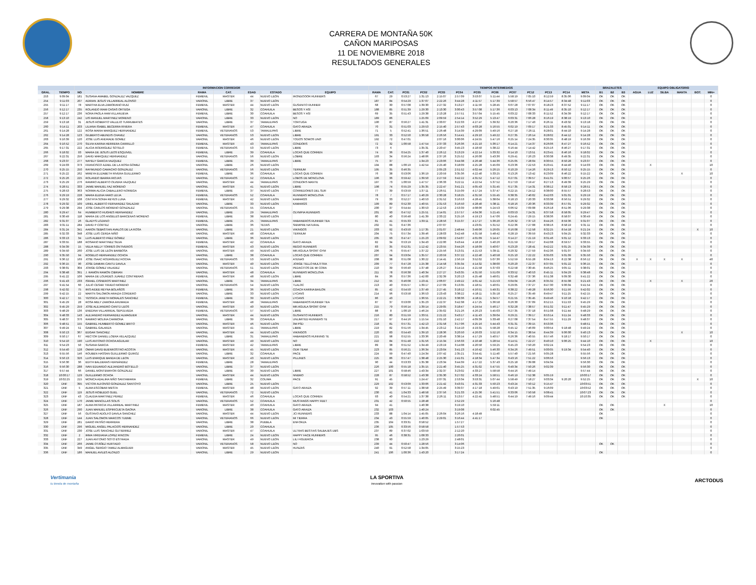CARRERA DE MONTAÑA 50K
CAÑON MARIPOSAS
11 DE NOVIEMBRE 2018
RESULTADOS GENERALES
| | | INFORMACION CORREDOR | | | | | | | | | TIEMPOS INTERMEDIOS | | | | | | | | | | | BRAZALETES | | | EQUIPO OBLIGATORIO | | | | | |
| --- | --- | --- | --- | --- | --- | --- | --- | --- | --- | --- | --- | --- | --- | --- | --- | --- | --- | --- | --- | --- | --- | --- | --- | --- | --- | --- | --- | --- | --- | --- |
| GRAL. | TIEMPO | NO | NOMBRE | RAMA | CAT. | EDAD | ESTADO | EQUIPO | RAMA | CAT. | PC01 | PC02 | PC03 | PC04 | PC05 | PC06 | PC07 | PC12 | PC13 | PC14 | META | B1 | B2 | B3 | AGUA | LUZ | SILBA | MANTA | BOT. | MIN+ |
| 253 | 9:09:04 | 181 | SUSANA AMABEL GONZALEZ VAZQUEZ | FEMENIL | MASTER | 44 | NUEVO LEÓN | IRONDOOOR RUNNERS | 67 | 29 | 0:53:27 | 1:31:13 | 2:15:07 | 2:57:09 | 3:53:07 | 5:11:44 | 5:58:19 | 7:05:10 | 8:12:59 | 8:35:06 | 9:09:04 | OK | OK | OK | | | | | | 0 |
| 254 | 9:11:03 | 207 | ADRIAN JESUS VILLARREAL ALONSO | VARONIL | LIBRE | 37 | NUEVO LEÓN | | 187 | 84 | 0:54:29 | 1:37:07 | 2:22:26 | 3:44:28 | 4:11:57 | 5:17:39 | 5:58:57 | 6:56:47 | 8:14:57 | 8:34:48 | 9:11:03 | OK | OK | OK | | | | | | 0 |
| 255 | 9:11:17 | 78 | MARTHA ELVA ZAMORANO RUIZ | FEMENIL | MASTER | 44 | NUEVO LEÓN | GUSANITO RUNNER | 68 | 30 | 0:57:08 | 1:39:30 | 2:27:32 | 3:13:27 | 4:11:56 | 5:28:45 | 6:07:28 | 7:07:07 | 8:18:23 | 8:37:52 | 9:11:17 | OK | OK | OK | | | | | | 0 |
| 256 | 9:12:17 | 235 | ROLANDO IRAM CASAS ORTEGA | VARONIL | LIBRE | 32 | COAHUILA | BESOS Y ASÍ | 188 | 85 | 0:51:39 | 1:29:30 | 2:13:30 | 3:00:43 | 3:57:08 | 5:17:36 | 6:03:13 | 7:08:34 | 8:11:49 | 8:35:10 | 9:12:17 | OK | OK | OK | | | | | | 0 |
| 257 | 9:12:17 | 236 | NORA PAOLA HAM VILLANUEVA | FEMENIL | LIBRE | 30 | COAHUILA | BESOS Y ASÍ | 69 | 35 | 0:51:43 | 1:29:38 | 2:13:28 | 2:57:51 | 3:57:04 | 5:15:45 | 6:03:22 | 7:08:33 | 8:11:52 | 8:34:39 | 9:12:17 | OK | OK | OK | | | | | | 0 |
| 258 | 9:13:10 | 242 | UIS MANUEL MARTINEZ MORENO | VARONIL | LIBRE | 33 | NUEVO LEÓN | NO | 189 | 86 | | 1:25:09 | 2:09:59 | 2:54:14 | 3:52:29 | 5:13:47 | 6:03:31 | 7:06:28 | 8:16:19 | 8:38:19 | 9:13:10 | OK | OK | OK | | | | | | 0 |
| 259 | 9:13:18 | 31 | JESUS ROBERTO VALLEJO TURRUBIATES | VARONIL | LIBRE | 37 | TAMAULIPAS | TORTUGA | 190 | 87 | 0:56:27 | 1:41:31 | 2:33:07 | 3:22:33 | 4:27:47 | 5:39:32 | 6:20:36 | 7:17:43 | 8:26:11 | 8:43:32 | 9:13:18 | OK | OK | OK | | | | | | 0 |
| 260 | 9:14:11 | 203 | LILIANA ISABEL BECERRA RIVERA | FEMENIL | MASTER | 47 | COAHUILA | GATO ARAIZA | 70 | 31 | 0:51:03 | 1:29:53 | 2:15:40 | 2:57:43 | 4:03:28 | 5:16:55 | 6:02:19 | 7:09:17 | 8:21:33 | 8:45:01 | 9:14:11 | OK | OK | OK | | | | | | 0 |
| 261 | 9:14:28 | 122 | ROSA MARIA MARQUEZ HERNANDEZ | FEMENIL | VETERANOS | 53 | TAMAULIPAS | LIBRE | 71 | 5 | 0:52:41 | 1:36:51 | 2:26:48 | 3:14:39 | 4:29:09 | 5:49:16 | 6:27:18 | 7:26:11 | 8:28:01 | 8:44:10 | 9:14:28 | OK | OK | OK | | | | | | 0 |
| 262 | 9:14:28 | 123 | GILBERTO ABUNDIS CHAVEZ | VARONIL | VETERANOS | 53 | NUEVO LEÓN | LIBRE | 191 | 33 | 0:52:50 | 1:36:58 | 2:26:56 | 3:14:41 | 4:29:10 | 5:49:22 | 6:27:35 | 7:26:14 | 8:28:02 | 8:44:12 | 9:14:28 | OK | OK | OK | | | | | | 0 |
| 263 | 9:16:39 | 120 | JOSE LUIS ANDRADE GOMEZ | VARONIL | MASTER | 46 | NUEVO LEÓN | TODOS SOMOS UNO | 192 | 72 | 0:47:01 | | 2:07:16 | 3:00:06 | 4:24:55 | 5:47:16 | 6:25:14 | 7:24:35 | 8:30:35 | 8:48:19 | 9:16:39 | OK | OK | OK | | | | | | 0 |
| 264 | 9:16:52 | 270 | SILVIA KARINA HERRERA CARRILLO | FEMENIL | MASTER | 43 | TAMAULIPAS | CONDORS | 72 | 32 | 1:00:58 | 1:47:54 | 2:37:33 | 3:26:36 | 4:21:10 | 5:36:17 | 6:14:21 | 7:14:37 | 8:26:06 | 8:47:27 | 9:16:52 | OK | OK | OK | | | | | | 0 |
| 265 | 9:17:31 | 222 | ALICIA RODRIGUEZ SOTELO | FEMENIL | VETERANOS | 53 | NUEVO LEÓN | LIBRE | 73 | 6 | | 1:35:31 | 2:20:47 | 3:45:23 | 4:18:50 | 5:38:22 | 6:16:44 | 7:14:42 | 8:25:16 | 8:46:27 | 9:17:31 | OK | OK | OK | | | | | | 0 |
| 266 | 9:18:02 | 93 | MARIA DE JESUS LEOS ESQUIVEL | FEMENIL | LIBRE | 39 | COAHUILA | LOCAS QUE CORREN | 74 | 36 | 0:54:25 | 1:37:40 | 2:26:12 | 3:13:29 | 4:22:14 | 5:33:32 | 6:14:10 | 7:13:51 | 8:23:41 | 8:46:16 | 9:18:02 | OK | OK | OK | | | | | | 0 |
| 267 | 9:22:31 | 256 | DAVID MÁRQUEZ HERNANDEZ | VARONIL | VETERANOS | 56 | NUEVO LEÓN | LOBRE | 193 | 34 | 0:56:24 | 1:48:06 | 2:37:26 | 3:25:52 | 4:26:00 | 5:43:36 | 6:29:41 | 7:26:23 | 8:30:38 | 8:49:35 | 9:22:31 | OK | OK | OK | | | | | | 0 |
| 268 | 9:23:37 | 277 | NAYELY GARCIA VAZQUEZ | FEMENIL | LIBRE | 39 | TAMAULIPAS | LIBRE | 75 | 37 | | 1:34:23 | 2:23:06 | 3:44:38 | 4:26:48 | 5:44:36 | 6:25:05 | 7:28:04 | 8:30:55 | 8:50:28 | 9:23:37 | OK | OK | OK | | | | | | 0 |
| 269 | 9:24:03 | 373 | FRANCISCO AZAEL DE LA ROSA GÓMEZ | VARONIL | LIBRE | 26 | NUEVO LEÓN | | 194 | 88 | 1:00:19 | 1:42:54 | 2:25:40 | 3:18:09 | 4:25:28 | 5:45:09 | 6:23:36 | 7:22:53 | 8:20:41 | 8:44:40 | 9:14:03 | OK | OK | OK | | X | | | | 10 |
| 270 | 9:25:15 | 250 | RAYMUNDO CAMACHO GONZÁLEZ | VARONIL | VETERANOS | 56 | NUEVO LEÓN | TERNIUM | 195 | 35 | 0:46:35 | | 2:05:23 | 2:51:52 | 4:02:44 | 5:26:15 | 6:10:29 | 7:14:26 | 8:29:13 | 8:50:12 | 9:25:15 | OK | OK | OK | | | | | | 0 |
| 271 | 9:25:22 | 262 | MIREYA ELIZABETH RIVERA GUILLERMO | FEMENIL | LIBRE | 36 | COAHUILA | LOCAS QUE CORREN | 76 | 38 | 0:53:06 | 1:36:19 | 2:20:59 | 3:35:36 | 4:22:40 | 5:33:25 | 6:13:26 | 7:13:42 | 8:23:09 | 8:46:22 | 9:15:22 | OK | OK | OK | | | | X | | 10 |
| 272 | 9:25:26 | 225 | ROLANDO IBARRA RIOJAS | VARONIL | VETERANOS | 52 | COAHUILA | LOBOS DE MONCLOVA | 196 | 36 | 0:59:42 | 1:39:50 | 2:27:59 | 3:42:22 | 4:31:52 | 5:47:12 | 6:27:01 | 7:39:57 | 8:41:31 | 9:00:57 | 9:25:26 | OK | OK | OK | | | | | | 0 |
| 273 | 9:25:29 | 276 | RAMIRO ALBERTO OLVERA VAZQUEZ | VARONIL | MASTER | 44 | TAMAULIPAS | CONDORS MANTE | 197 | 73 | 1:00:59 | 1:47:57 | 2:36:33 | 3:22:11 | 4:22:54 | 5:37:52 | 6:17:53 | 7:19:47 | 8:27:13 | 8:49:39 | 9:25:29 | OK | OK | OK | | | | | | 0 |
| 274 | 9:28:51 | 333 | JAIME MANUEL FAZ MORENO | VARONIL | MASTER | 41 | NUEVO LEÓN | LIBRE | 198 | 74 | 0:55:29 | 1:35:35 | 2:22:47 | 3:41:21 | 4:05:43 | 5:31:45 | 6:17:35 | 7:14:31 | 8:38:12 | 8:58:13 | 9:28:51 | OK | OK | OK | | | | | | 0 |
| 275 | 9:28:53 | 363 | NORMA ALICIA CABALLERO NORIEGA | FEMENIL | LIBRE | 37 | NUEVO LEÓN | CORREDORES DEL SUR | 77 | 39 | 0:53:59 | 1:37:11 | 2:26:51 | 3:15:09 | 4:17:24 | 5:37:47 | 6:22:15 | 7:24:12 | 8:38:00 | 8:55:57 | 9:28:53 | OK | OK | OK | | | | | | 0 |
| 276 | 9:29:19 | 228 | MARIA ELENA HARO LEIJA | FEMENIL | VETERANOS | 52 | COAHUILA | RUNNERS MONCLOVA | 78 | 7 | 0:57:17 | 1:40:29 | 2:30:28 | 3:18:25 | 4:31:56 | 5:55:45 | 6:38:35 | 7:40:02 | 8:42:03 | 9:01:01 | 9:29:19 | OK | OK | OK | | | | | | 0 |
| 277 | 9:29:32 | 108 | CINTHYA SONIA REYES LUNA | FEMENIL | MASTER | 42 | NUEVO LEÓN | KAMARGS | 79 | 33 | 0:52:27 | 1:40:53 | 2:31:52 | 3:16:53 | 4:28:41 | 5:38:04 | 6:18:13 | 7:20:33 | 8:33:38 | 8:56:51 | 9:29:32 | OK | OK | OK | | | | | | 0 |
| 278 | 9:29:32 | 109 | URIEL ALBERTO FERNANDEZ SALAZAR | VARONIL | LIBRE | 33 | NUEVO LEÓN | KAMARGS | 199 | 89 | 0:52:30 | 1:40:55 | 2:31:53 | 3:16:50 | 4:28:40 | 5:38:11 | 6:18:16 | 7:20:36 | 8:33:39 | 8:57:01 | 9:29:32 | OK | OK | OK | | | | | | 0 |
| 279 | 9:29:38 | 294 | JOSE CARLOS MORENO GONZALEZ | VARONIL | VETERANOS | 55 | COAHUILA | | 200 | 37 | 0:54:44 | 1:30:53 | 2:12:53 | 2:53:39 | 4:08:06 | 5:24:53 | 6:06:52 | 7:09:08 | 8:26:18 | 8:51:06 | 9:29:38 | OK | OK | OK | | | | | | 0 |
| 280 | 9:29:47 | 64 | HUMBERTO HUGHES HERNANDEZ | VARONIL | LIBRE | 29 | TAMAULIPAS | OLYMPIA RUNNERS | 201 | 90 | 0:47:52 | 1:25:51 | 2:14:01 | 2:57:57 | 4:04:36 | 5:21:45 | 6:03:53 | 7:24:31 | 8:37:58 | 8:58:05 | 9:29:47 | OK | OK | OK | | | | | | 0 |
| 281 | 9:30:49 | 118 | MARIA DE LOS ANGELES BARCENAS MORENO | FEMENIL | LIBRE | 38 | NUEVO LEÓN | | 80 | 40 | 0:56:48 | 1:41:39 | 2:33:22 | 3:25:16 | 4:19:13 | 5:47:06 | 6:24:45 | 7:29:15 | 8:38:36 | 8:58:07 | 9:30:49 | OK | OK | OK | | | | | | 0 |
| 282 | 9:31:07 | 26 | GLADYS LOZANO | FEMENIL | LIBRE | 25 | TAMAULIPAS | HABANEROS RUNNER TEA | 81 | 41 | 0:55:33 | 1:39:11 | 2:28:56 | 3:15:37 | 4:17:27 | 5:36:20 | 6:26:32 | 7:37:13 | 8:44:26 | 8:59:36 | 9:31:07 | OK | OK | OK | | | | | | 0 |
| 283 | 9:31:11 | 284 | DAVID P CORTEZ | VARONIL | LIBRE | 36 | TEXAS | SIEMPRE NATURAL | 202 | 91 | 0:47:36 | | 2:07:07 | | 4:23:01 | 5:31:52 | 6:22:36 | 7:27:08 | 8:38:16 | 8:58:19 | 9:31:11 | OK | OK | OK | | | | | | 0 |
| 284 | 9:31:24 | 341 | AARON SEBASTIAN AVALOS DE LA ROSA | VARONIL | LIBRE | 21 | NUEVO LEÓN | VIKINGOS | 203 | 92 | 0:43:50 | 1:17:35 | 2:01:07 | 2:48:44 | 3:49:06 | 5:26:05 | 6:16:08 | 7:12:58 | 8:32:25 | 8:54:18 | 9:21:24 | OK | OK | OK | | | | | X | 10 |
| 285 | 9:32:33 | 348 | JOSE LUIS CERDA NIÑO | VARONIL | MASTER | 48 | COAHUILA | TERNIUM | 204 | 75 | 0:57:34 | 1:39:46 | 2:28:03 | 3:42:48 | 4:31:58 | 5:48:42 | 6:28:19 | 7:39:59 | 8:43:23 | 9:04:25 | 9:32:33 | OK | OK | OK | | | | | | 0 |
| 286 | 9:33:13 | 34 | LUIS ALBERTO PÁEZ GÓMEZ | VARONIL | LIBRE | 36 | NUEVO LEÓN | | 205 | 93 | 0:47:47 | 1:25:23 | 2:09:02 | 2:54:07 | 4:01:09 | 5:14:47 | 6:14:27 | 7:21:19 | 8:31:46 | 9:01:12 | 9:33:13 | OK | OK | OK | | | | | | 0 |
| 287 | 9:33:55 | 188 | ROSARIO MARTINEZ SILVA | FEMENIL | MASTER | 42 | COAHUILA | GATO ARAIZA | 82 | 34 | 0:53:19 | 1:34:43 | 2:22:00 | 3:43:44 | 4:18:10 | 5:40:26 | 6:21:59 | 7:29:17 | 8:42:08 | 8:59:57 | 9:33:55 | OK | OK | OK | | | | | | 0 |
| 288 | 9:34:39 | 15 | VELIA NELLY TORRES ONTIVEROS | FEMENIL | MASTER | 43 | NUEVO LEÓN | REGIO RUNNERS | 83 | 35 | 0:52:31 | 1:12:42 | 2:23:55 | 3:44:26 | 4:18:09 | 5:40:07 | 6:23:20 | 7:28:41 | 8:42:22 | 9:01:25 | 9:34:39 | OK | OK | OK | | | | | | 0 |
| 289 | 9:34:50 | 260 | JOSE LUIS DE LEÓN BARBOSA | VARONIL | MASTER | 49 | NUEVO LEÓN | MR.ÁGUILA SPORT GYM | 206 | 76 | 0:55:47 | 1:37:22 | 2:25:56 | 3:13:31 | 4:21:53 | 5:39:11 | 6:20:32 | 7:27:59 | 8:42:36 | 9:01:07 | 9:34:50 | OK | OK | OK | | | | | | 0 |
| 290 | 9:35:50 | 94 | ROGELIO HERNANDEZ OCHOA | VARONIL | LIBRE | 38 | COAHUILA | LOCAS QUE CORREN | 207 | 94 | 0:53:04 | 1:35:57 | 2:20:59 | 3:37:22 | 4:22:40 | 5:40:58 | 6:25:10 | 7:22:22 | 8:35:03 | 9:01:09 | 9:35:50 | OK | OK | OK | | | | | | 0 |
| 291 | 9:36:12 | 169 | JOSE ISAAC RODRIGUEZ ROCHA | VARONIL | VETERANOS | 53 | NUEVO LEÓN | ATENAS | 208 | 38 | 0:51:08 | 1:30:22 | 2:14:41 | 2:56:19 | 3:52:02 | 5:07:36 | 5:52:59 | 6:55:28 | 8:04:13 | 8:22:38 | 8:56:12 | OK | OK | OK | X | X | X | X | | 40 |
| 292 | 9:36:15 | 90 | JOSE DAMIAN CANTU DAVILA | VARONIL | MASTER | 40 | NUEVO LEÓN | JORGE TELLO MULTITRA | 209 | 77 | 0:47:28 | 1:25:38 | 2:14:58 | 3:35:34 | 4:14:32 | 5:38:00 | 6:20:20 | 7:22:37 | 8:37:05 | 9:01:22 | 9:36:15 | OK | OK | OK | | | | | | 0 |
| 293 | 9:38:01 | 304 | JORGE GÓMEZ VALADEZ | VARONIL | VETERANOS | 51 | NUEVO LEÓN | PEDACITOS DE MI CORA | 210 | 39 | 0:56:40 | 1:37:48 | 2:26:27 | 3:14:14 | 4:21:58 | 5:37:03 | 6:22:58 | 7:30:45 | 8:46:25 | 9:05:11 | 9:38:01 | OK | OK | OK | | | | | | 0 |
| 294 | 9:38:48 | 391 | J. RAMÓN RAMÓN CIBRIAN | VARONIL | MASTER | 48 | COAHUILA | RUNNERS MONCLOVA | 211 | 78 | 0:56:38 | 1:40:34 | 2:27:27 | 3:43:35 | 4:31:50 | 5:51:09 | 6:33:52 | 7:40:53 | 8:45:11 | 9:04:29 | 9:38:48 | OK | OK | OK | | | | | | 0 |
| 295 | 9:41:22 | 106 | MARIA DE LOURDES JUÁREZ CONTRERAS | FEMENIL | MASTER | 48 | NUEVO LEÓN | LIBRE | 84 | 36 | 0:57:36 | 1:42:00 | 2:32:39 | 3:20:13 | 4:25:48 | 5:48:01 | 6:32:48 | 7:37:36 | 8:51:38 | 9:09:30 | 9:41:22 | OK | OK | OK | | | | | | 0 |
| 296 | 9:41:43 | 233 | ISRAEL CISNEROS MARTINEZ | VARONIL | LIBRE | 34 | TAMAULIPAS | LIBRE | 212 | 95 | 0:46:08 | 1:23:41 | 2:06:07 | 2:49:22 | 4:01:42 | 5:21:53 | 6:04:04 | 7:24:26 | 8:35:32 | 8:55:08 | 9:21:43 | OK | OK | OK | | X | | X | | 20 |
| 297 | 9:41:54 | 60 | JULIO CESAR TIRADO MORENO | VARONIL | VETERANOS | 54 | NUEVO LEÓN | TLALOC | 213 | 40 | 0:55:57 | 1:39:17 | 2:27:09 | 3:13:35 | 4:18:51 | 5:40:01 | 6:29:05 | 7:37:27 | 8:47:30 | 9:06:04 | 9:41:54 | OK | OK | OK | | | | | | 0 |
| 298 | 9:42:02 | 75 | IRIS AIDEE REYNA BOLAÑOS | FEMENIL | LIBRE | 36 | NUEVO LEÓN | COACH KARINA BAILON | 85 | 42 | 0:54:50 | 1:37:49 | 2:27:45 | 3:18:12 | 4:16:51 | 5:49:31 | 6:38:22 | 7:49:28 | 8:56:30 | 9:11:56 | 9:42:02 | OK | OK | OK | | | | | | 0 |
| 299 | 9:42:15 | 22 | MARTN SALOMON ARAIZA CORDERO | VARONIL | LIBRE | 33 | NUEVO LEÓN | LYCANS | 214 | 96 | 0:53:58 | 1:36:53 | 2:23:43 | 3:38:22 | 4:18:11 | 5:35:18 | 6:25:27 | 7:35:49 | 8:49:47 | 9:11:25 | 9:42:15 | OK | OK | OK | | | | | | 0 |
| 300 | 9:42:17 | 55 | YESSICA JANETH MORALES SANCHEZ | FEMENIL | LIBRE | 39 | NUEVO LEÓN | LYCANS | 86 | 43 | | 1:36:55 | 2:22:21 | 3:38:36 | 4:18:11 | 5:34:57 | 6:21:55 | 7:35:45 | 8:49:46 | 9:10:18 | 9:42:17 | OK | OK | OK | | | | | | 0 |
| 301 | 9:45:29 | 28 | ROSA MELY ZAMORA AHUMADA | FEMENIL | MASTER | 48 | TAMAULIPAS | HABANEROS RUNNER TEA | 87 | 37 | 0:53:00 | 1:35:23 | 2:22:37 | 3:42:38 | 4:17:25 | 5:36:58 | 6:26:30 | 7:37:09 | 8:52:15 | 9:11:53 | 9:45:29 | OK | OK | OK | | | | | | 0 |
| 302 | 9:45:29 | 259 | JOSE ALEJANDRO CANTÚ LEOS | VARONIL | MASTER | 40 | NUEVO LEÓN | MR.ÁGUILA SPORT GYM | 215 | 79 | 0:56:14 | 1:39:14 | 2:29:05 | 3:18:47 | 4:24:54 | 5:46:17 | 6:32:28 | 7:38:57 | 8:51:32 | 9:11:47 | 9:45:29 | OK | OK | OK | | | | | | 0 |
| 303 | 9:48:29 | 136 | ENEDINA VILLARREAL SEPÚLVEDA | FEMENIL | VETERANOS | 57 | NUEVO LEÓN | LIBRE | 88 | 8 | 1:00:10 | 1:46:24 | 2:35:02 | 3:21:26 | 4:26:23 | 5:45:03 | 6:27:35 | 7:37:18 | 8:51:08 | 9:11:44 | 9:48:29 | OK | OK | OK | | | | | | 0 |
| 304 | 9:48:33 | 143 | ALEJANDRO FERNANDEZ ALMAGUER | VARONIL | MASTER | 44 | NUEVO LEÓN | GUSANITO RUNNERS | 216 | 80 | 0:51:59 | 1:33:51 | 2:21:22 | 3:43:17 | 4:11:43 | 5:39:04 | 6:29:21 | 7:39:17 | 8:53:14 | 9:11:24 | 9:48:33 | OK | OK | OK | | | | | | 0 |
| 305 | 9:48:37 | 376 | RAMIRO MOLINA CARMONA | VARONIL | LIBRE | 39 | COAHUILA | UNLIMITED RUNNERS TE | 217 | 97 | 0:44:16 | 1:15:54 | 2:01:10 | 2:42:17 | 4:09:39 | 5:33:48 | 6:27:08 | 7:37:54 | 8:47:55 | 9:11:29 | 9:48:37 | OK | OK | OK | | | | | | 0 |
| 306 | 9:48:51 | 155 | GABRIEL HUMBERTO GOMEZ BRITO | VARONIL | MASTER | 46 | NUEVO LEÓN | 3M PSD | 218 | 81 | 0:57:31 | 1:42:13 | 2:31:58 | 3:17:06 | 4:25:16 | 5:44:43 | 6:31:31 | 7:39:15 | 8:53:36 | | 9:48:51 | OK | OK | OK | | | | | | 0 |
| 307 | 9:49:24 | 51 | GABRIEL GALARZA | VARONIL | MASTER | 41 | TAMAULIPAS | LIBRE | 219 | 82 | 0:51:56 | 1:34:45 | 2:23:12 | 3:14:10 | 4:19:31 | 5:58:28 | 6:45:12 | 7:46:09 | 9:00:54 | 9:18:48 | 9:49:24 | OK | OK | OK | | | | | | 0 |
| 308 | 9:50:13 | 367 | EDGAR SANCHEZ | VARONIL | MASTER | 44 | NUEVO LEÓN | VIKINGOS | 220 | 83 | 0:54:40 | 1:39:10 | 2:28:36 | 3:20:50 | 4:26:03 | 5:52:16 | 6:34:15 | 7:38:54 | 8:44:39 | 9:06:00 | 9:40:13 | OK | OK | OK | | | | X | | 10 |
| 309 | 9:50:17 | 67 | HECTOR DANIEL LOERA VELAZQUEZ | VARONIL | LIBRE | 31 | TAMAULIPAS | HABANEROS RUNNING TE | 221 | 98 | 0:52:55 | 1:33:36 | 2:20:49 | 3:38:14 | 4:17:29 | 5:40:57 | 6:26:36 | 7:40:55 | 8:57:46 | 9:18:17 | 9:50:17 | OK | OK | OK | | | | | | 0 |
| 310 | 9:54:10 | 190 | LUIS ANTONIO OCHOA AGUILAR | VARONIL | MASTER | 49 | NUEVO LEÓN | NO | 222 | 84 | 0:51:48 | 1:31:56 | 2:15:34 | 2:56:33 | 4:10:48 | 5:28:54 | 6:14:51 | 7:22:27 | 8:40:10 | 9:06:25 | 9:44:10 | OK | OK | OK | | X | | | | 10 |
| 311 | 9:54:23 | 50 | SUSANA GARCIA | FEMENIL | MASTER | 42 | TAMAULIPAS | LIBRE | 89 | 38 | 0:51:52 | 1:34:49 | 2:23:19 | 3:14:08 | 4:20:50 | 5:59:25 | 6:45:23 | 7:50:20 | 9:02:24 | | 9:54:23 | OK | OK | OK | | | | | | 0 |
| 312 | 9:54:40 | 128 | OMAR DAVID BUENROSTRO ACOSTA | VARONIL | MASTER | 45 | NUEVO LEÓN | ODR TEAM | 223 | 85 | 0:56:21 | 1:36:34 | 2:23:04 | 3:41:23 | 4:16:42 | 5:46:30 | 6:34:26 | 7:49:51 | 9:00:05 | 9:19:34 | 9:54:40 | OK | OK | OK | | | | | | 0 |
| 313 | 9:55:56 | 146 | ROUBEN HASSAN GUILLERMO QUIROZ | VARONIL | LIBRE | 32 | COAHUILA | PACE | 224 | 99 | 0:47:40 | 1:24:34 | 2:07:42 | 2:35:21 | 3:54:41 | 5:11:40 | 5:57:40 | 7:21:56 | 9:05:28 | | 9:55:56 | OK | OK | OK | | | | | | 0 |
| 314 | 9:56:13 | 326 | LUIS ENRIQUE BANDA DE LEON | VARONIL | MASTER | 43 | NUEVO LEÓN | PILLINES | 225 | 86 | 0:57:47 | 1:38:48 | 2:25:30 | 2:41:01 | 4:18:34 | 5:47:34 | 6:43:16 | 7:51:22 | 9:06:56 | | 9:56:13 | OK | OK | OK | | | | | | 0 |
| 315 | 9:56:30 | 36 | EDITH BALDERAS FERNÁNDEZ | FEMENIL | LIBRE | 28 | TAMAULIPAS | | 90 | 44 | 0:53:33 | 1:35:38 | 2:23:34 | 3:44:39 | 4:17:22 | 5:37:43 | 6:25:18 | 7:39:08 | 9:04:34 | | 9:56:30 | OK | OK | OK | | | | | | 0 |
| 316 | 9:56:30 | 288 | IVAN EDUARDO ALEJANDRO BOTELLO | VARONIL | LIBRE | 37 | NUEVO LEÓN | | 226 | 100 | 0:55:18 | 1:35:15 | 2:21:40 | 3:45:25 | 4:31:02 | 5:47:55 | 6:40:34 | 7:50:26 | 9:02:39 | | 9:56:30 | OK | OK | OK | | | | | | 0 |
| 317 | 9:57:44 | 66 | DANIEL MONTEMAYOR GONZÁLEZ | VARONIL | LIBRE | 30 | NUEVO LEÓN | LIBRE | 227 | 101 | 0:58:46 | 1:43:34 | 2:32:37 | 3:23:02 | 4:33:27 | 5:58:58 | 6:44:16 | 7:49:14 | | | 9:57:44 | OK | OK | OK | | | | | | 0 |
| 318 | 10:00:17 | 129 | GUILLERMO OCHOA | VARONIL | MASTER | 44 | NUEVO LEÓN | NNEMO | 228 | 87 | 0:58:52 | 1:43:38 | 2:35:30 | 3:27:02 | 4:33:24 | 5:58:51 | 6:46:19 | 7:52:38 | 9:05:19 | | 10:00:17 | OK | OK | OK | | | | | | 0 |
| 319 | 10:02:25 | 215 | MONICA ADALIRA NIÑO SANTAMARIA | FEMENIL | LIBRE | 32 | COLIMA | PACE | 91 | 45 | | 1:24:47 | 2:07:31 | 2:53:34 | 3:53:31 | 5:07:44 | 5:58:49 | 7:18:27 | 9:03:34 | 9:20:20 | 9:52:25 | OK | OK | OK | | | | | X | 10 |
| 320 | DNF | 395 | VICTOR ALFONSO GONZALEZ SANTOYO | VARONIL | LIBRE | 25 | NUEVO LEÓN | | 229 | 102 | 0:53:09 | 1:33:06 | 2:21:42 | 3:43:31 | 4:31:33 | 5:50:23 | 6:43:24 | 7:50:12 | 9:15:47 | | 10:03:51 | OK | OK | OK | | | | | | 0 |
| 321 | DNF | 5 | ALMA ESCOBAR MESTA | FEMENIL | MASTER | 48 | NUEVO LEÓN | GATO ARAIZA | 92 | 39 | 0:57:11 | 1:38:58 | 2:25:49 | 3:39:37 | 4:17:18 | 5:49:01 | 6:43:19 | 7:51:35 | 9:16:09 | | 10:03:52 | OK | OK | OK | | | | | | 0 |
| 322 | DNF | 119 | JESUS ROBLEDO GUEL | VARONIL | VETERANOS | 72 | NUEVO LEÓN | | 230 | 41 | 1:04:33 | 1:48:58 | 2:37:56 | 3:21:33 | 4:25:36 | 5:41:51 | 6:33:06 | 7:50:58 | 9:08:41 | | 10:07:23 | OK | OK | OK | | | | | | 0 |
| 323 | DNF | 43 | CLAUDIA MARTINEZ PEREZ | FEMENIL | MASTER | 46 | COAHUILA | LOCAS QUE CORREN | 93 | 40 | 0:54:21 | 1:37:38 | 2:26:11 | 3:13:57 | 4:22:41 | 5:48:51 | 6:44:19 | 7:49:16 | 9:09:44 | | 10:10:35 | OK | OK | OK | | | | | | 0 |
| 324 | DNF | 170 | JAIME MANCILLAS SOLIS | VARONIL | VETERANOS | 52 | COAHUILA | MUSTANGS HAPPY FEET | 231 | 42 | 0:50:55 | 1:28:48 | | 2:52:29 | | 5:16:48 | | | | | | | | | | | | | | 0 |
| 325 | DNF | 187 | ALMA PATRICIA VILLARREAL MARTINEZ | FEMENIL | MASTER | 40 | COAHUILA | GATO ARAIZA | 94 | 41 | | 1:40:38 | | 3:19:10 | | 5:59:11 | | | | | | OK | OK | | | | X | | | 10 |
| 326 | DNF | 290 | JUAN MANUEL ESPIRICUETA GAONA | VARONIL | LIBRE | 38 | COAHUILA | GATO ARAIZA | 232 | 103 | | 1:40:24 | | 3:19:08 | | 6:02:45 | | | | | | OK | OK | | | | | | | 0 |
| 327 | DNF | 56 | GUSTAVO ADOLFO DAVILA SANCHEZ | VARONIL | MASTER | 44 | NUEVO LEÓN | JCI RUNNERS | 233 | 88 | 1:04:14 | 1:45:05 | 2:26:04 | 3:26:16 | 4:18:49 | | | | | | | OK | | | | | | | | 0 |
| 328 | DNF | 144 | JUAN SALOMON MARCOS TUEME | VARONIL | VETERANOS | 66 | NUEVO LEÓN | MI TIERRA | 234 | 43 | 0:55:59 | 1:40:05 | 2:29:01 | 3:16:44 | 4:41:17 | | | | | | | OK | | | | | | | | 0 |
| 329 | DNF | 281 | DARIO PATIÑO HERRERA | VARONIL | LIBRE | 38 | PUEBLA | ENFORZA | 235 | 104 | 0:33:31 | 0:58:52 | | 1:57:27 | | | | | | | | | | | | | | | | 0 |
| 330 | DNF | 296 | MIGUEL ANGEL PALACIOS HERNANDEZ | VARONIL | LIBRE | 20 | COAHUILA | | 236 | 105 | 0:33:56 | 0:58:58 | | 1:57:53 | | | | | | | | | | | | | | | | 0 |
| 331 | DNF | 230 | JOSE LUIS SANCHEZ GUTIERREZ | VARONIL | MASTER | 47 | COAHUILA | ULTRAS BESTIAS SALBAJES UBS | 237 | 89 | 0:37:02 | 1:03:59 | | 2:12:20 | | | | | | | | | | | | | | | | 0 |
| 332 | DNF | 2 | IRMA VIRIDIANA LOPEZ RINCON | FEMENIL | LIBRE | 24 | NUEVO LEÓN | HAPPY FACE RUNNERS | 95 | 46 | 0:38:31 | 1:08:33 | | 2:20:01 | | | | | | | | | | | | | | | | 0 |
| 333 | DNF | 227 | JUAN ANTONIO SOTO ESTRADA | VARONIL | MASTER | 49 | NUEVO LEÓN | LILI FIGUEROA | 238 | 90 | | 1:23:29 | | 2:48:01 | | | | | | | | | | | | | | | | 0 |
| 334 | DNF | 266 | JAIME OTÁÑEZ HURTADO | VARONIL | VETERANOS | 58 | NUEVO LEÓN | NO | 239 | 44 | 0:50:47 | 1:28:56 | | 3:14:06 | | | | | | | | OK | OK | | | | | | | 0 |
| 335 | DNF | 349 | ANGEL SERGIO TAMEZ ALMAGUER | VARONIL | MASTER | 45 | NUEVO LEÓN | HUNZAS | 240 | 91 | 0:52:58 | 1:34:05 | | 3:15:23 | | | | | | | | | | | | | | | | 0 |
| 336 | DNF | 186 | MANUEL AVILES ALONZO | VARONIL | LIBRE | 29 | NUEVO LEÓN | | 241 | 106 | 1:00:36 | 1:43:20 | | 3:17:24 | | | | | | | | OK | | | | | | | | 0 |
Vertimania
tu tienda de montaña
LA SPORTIVA
innovation with passion
ARCTODUS